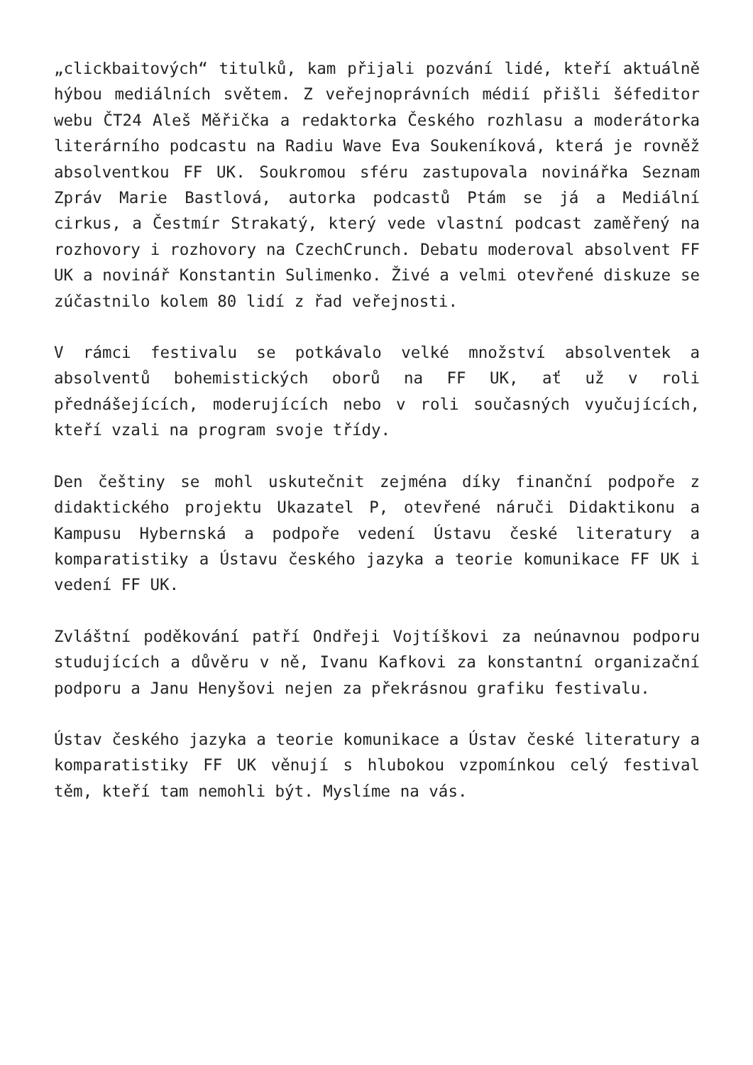„clickbaitových“ titulků, kam přijali pozvání lidé, kteří aktuálně hýbou mediálních světem. Z veřejnoprávních médií přišli šéfeditor webu ČT24 Aleš Měřička a redaktorka Českého rozhlasu a moderátorka literárního podcastu na Radiu Wave Eva Soukeníková, která je rovněž absolventkou FF UK. Soukromou sféru zastupovala novinářka Seznam Zpráv Marie Bastlová, autorka podcastů Ptám se já a Mediální cirkus, a Čestmír Strakatý, který vede vlastní podcast zaměřený na rozhovory i rozhovory na CzechCrunch. Debatu moderoval absolvent FF UK a novinář Konstantin Sulimenko. Živé a velmi otevřené diskuze se zúčastnilo kolem 80 lidí z řad veřejnosti.
V rámci festivalu se potkávalo velké množství absolventek a absolventů bohemistických oborů na FF UK, ať už v roli přednášejících, moderujících nebo v roli současných vyučujících, kteří vzali na program svoje třídy.
Den češtiny se mohl uskutečnit zejména díky finanční podpoře z didaktického projektu Ukazatel P, otevřené náruči Didaktikonu a Kampusu Hybernská a podpoře vedení Ústavu české literatury a komparatistiky a Ústavu českého jazyka a teorie komunikace FF UK i vedení FF UK.
Zvláštní poděkování patří Ondřeji Vojtíškovi za neúnavnou podporu studujících a důvěru v ně, Ivanu Kafkovi za konstantní organizační podporu a Janu Henyšovi nejen za překrásnou grafiku festivalu.
Ústav českého jazyka a teorie komunikace a Ústav české literatury a komparatistiky FF UK věnují s hlubokou vzpomínkou celý festival těm, kteří tam nemohli být. Myslíme na vás.